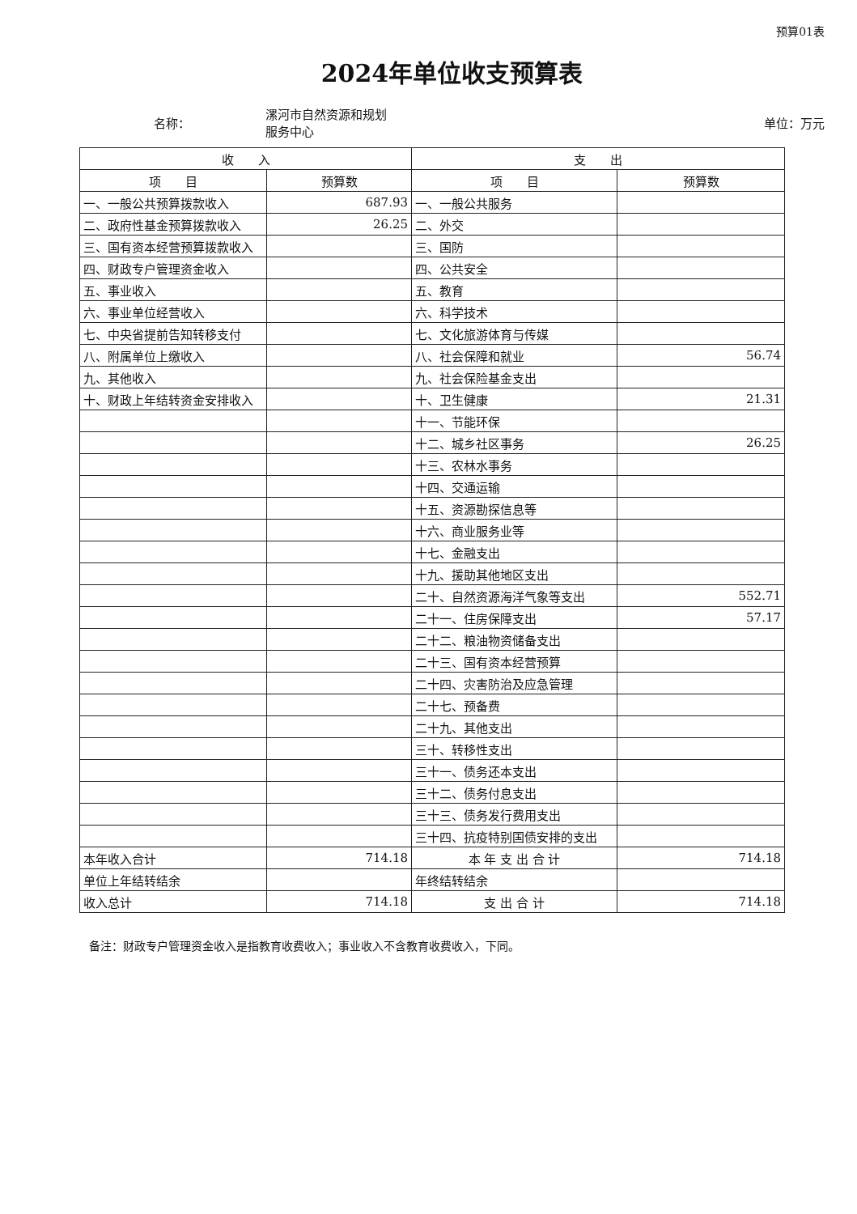预算01表
2024年单位收支预算表
名称：
漯河市自然资源和规划
服务中心
单位：万元
| 收 入 | | 支 出 | |
| --- | --- | --- | --- |
| 项 目 | 预算数 | 项 目 | 预算数 |
| 一、一般公共预算拨款收入 | 687.93 | 一、一般公共服务 | |
| 二、政府性基金预算拨款收入 | 26.25 | 二、外交 | |
| 三、国有资本经营预算拨款收入 | | 三、国防 | |
| 四、财政专户管理资金收入 | | 四、公共安全 | |
| 五、事业收入 | | 五、教育 | |
| 六、事业单位经营收入 | | 六、科学技术 | |
| 七、中央省提前告知转移支付 | | 七、文化旅游体育与传媒 | |
| 八、附属单位上缴收入 | | 八、社会保障和就业 | 56.74 |
| 九、其他收入 | | 九、社会保险基金支出 | |
| 十、财政上年结转资金安排收入 | | 十、卫生健康 | 21.31 |
| | | 十一、节能环保 | |
| | | 十二、城乡社区事务 | 26.25 |
| | | 十三、农林水事务 | |
| | | 十四、交通运输 | |
| | | 十五、资源勘探信息等 | |
| | | 十六、商业服务业等 | |
| | | 十七、金融支出 | |
| | | 十九、援助其他地区支出 | |
| | | 二十、自然资源海洋气象等支出 | 552.71 |
| | | 二十一、住房保障支出 | 57.17 |
| | | 二十二、粮油物资储备支出 | |
| | | 二十三、国有资本经营预算 | |
| | | 二十四、灾害防治及应急管理 | |
| | | 二十七、预备费 | |
| | | 二十九、其他支出 | |
| | | 三十、转移性支出 | |
| | | 三十一、债务还本支出 | |
| | | 三十二、债务付息支出 | |
| | | 三十三、债务发行费用支出 | |
| | | 三十四、抗疫特别国债安排的支出 | |
| 本年收入合计 | 714.18 | 本 年 支 出 合 计 | 714.18 |
| 单位上年结转结余 | | 年终结转结余 | |
| 收入总计 | 714.18 | 支 出 合 计 | 714.18 |
备注：财政专户管理资金收入是指教育收费收入；事业收入不含教育收费收入，下同。